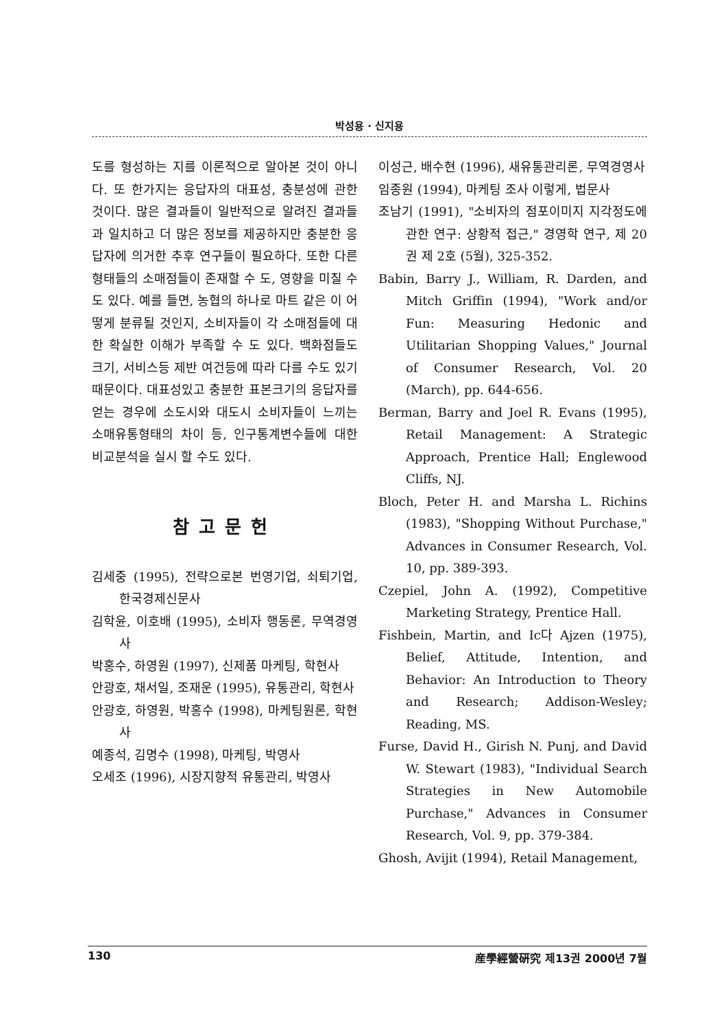박성용 · 신지용
도를 형성하는 지를 이론적으로 알아본 것이 아니다. 또 한가지는 응답자의 대표성, 충분성에 관한 것이다. 많은 결과들이 일반적으로 알려진 결과들과 일치하고 더 많은 정보를 제공하지만 충분한 응답자에 의거한 추후 연구들이 필요하다. 또한 다른 형태들의 소매점들이 존재할 수 도, 영향을 미칠 수도 있다. 예를 들면, 농협의 하나로 마트 같은 이 어떻게 분류될 것인지, 소비자들이 각 소매점들에 대한 확실한 이해가 부족할 수 도 있다. 백화점들도 크기, 서비스등 제반 여건등에 따라 다를 수도 있기 때문이다. 대표성있고 충분한 표본크기의 응답자를 얻는 경우에 소도시와 대도시 소비자들이 느끼는 소매유통형태의 차이 등, 인구통계변수들에 대한 비교분석을 실시 할 수도 있다.
참고문헌
김세중 (1995), 전략으로본 번영기업, 쇠퇴기업, 한국경제신문사
김학윤, 이호배 (1995), 소비자 행동론, 무역경영사
박홍수, 하영원 (1997), 신제품 마케팅, 학현사
안광호, 채서일, 조재운 (1995), 유통관리, 학현사
안광호, 하영원, 박홍수 (1998), 마케팅원론, 학현사
예종석, 김명수 (1998), 마케팅, 박영사
오세조 (1996), 시장지향적 유통관리, 박영사
이성근, 배수현 (1996), 새유통관리론, 무역경영사
임종원 (1994), 마케팅 조사 이렇게, 법문사
조남기 (1991), "소비자의 점포이미지 지각정도에 관한 연구: 상황적 접근," 경영학 연구, 제 20권 제 2호 (5월), 325-352.
Babin, Barry J., William, R. Darden, and Mitch Griffin (1994), "Work and/or Fun: Measuring Hedonic and Utilitarian Shopping Values," Journal of Consumer Research, Vol. 20 (March), pp. 644-656.
Berman, Barry and Joel R. Evans (1995), Retail Management: A Strategic Approach, Prentice Hall; Englewood Cliffs, NJ.
Bloch, Peter H. and Marsha L. Richins (1983), "Shopping Without Purchase," Advances in Consumer Research, Vol. 10, pp. 389-393.
Czepiel, John A. (1992), Competitive Marketing Strategy, Prentice Hall.
Fishbein, Martin, and Ic다 Ajzen (1975), Belief, Attitude, Intention, and Behavior: An Introduction to Theory and Research; Addison-Wesley; Reading, MS.
Furse, David H., Girish N. Punj, and David W. Stewart (1983), "Individual Search Strategies in New Automobile Purchase," Advances in Consumer Research, Vol. 9, pp. 379-384.
Ghosh, Avijit (1994), Retail Management,
130 産學經營硏究 제13권 2000년 7월